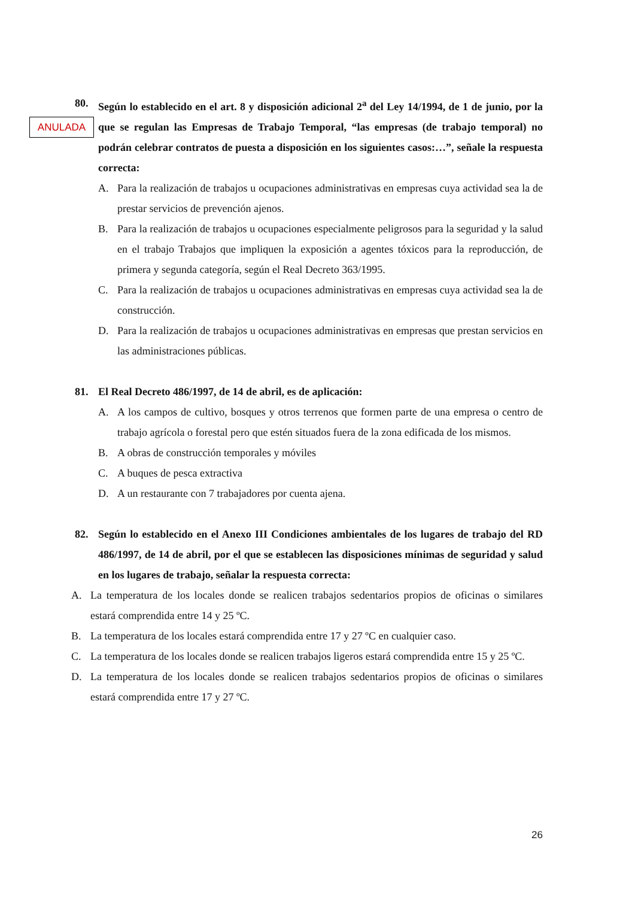ANULADA
80. Según lo establecido en el art. 8 y disposición adicional 2<sup>a</sup> del Ley 14/1994, de 1 de junio, por la que se regulan las Empresas de Trabajo Temporal, “las empresas (de trabajo temporal) no podrán celebrar contratos de puesta a disposición en los siguientes casos:…”, señale la respuesta correcta:
A. Para la realización de trabajos u ocupaciones administrativas en empresas cuya actividad sea la de prestar servicios de prevención ajenos.
B. Para la realización de trabajos u ocupaciones especialmente peligrosos para la seguridad y la salud en el trabajo Trabajos que impliquen la exposición a agentes tóxicos para la reproducción, de primera y segunda categoría, según el Real Decreto 363/1995.
C. Para la realización de trabajos u ocupaciones administrativas en empresas cuya actividad sea la de construcción.
D. Para la realización de trabajos u ocupaciones administrativas en empresas que prestan servicios en las administraciones públicas.
81. El Real Decreto 486/1997, de 14 de abril, es de aplicación:
A. A los campos de cultivo, bosques y otros terrenos que formen parte de una empresa o centro de trabajo agrícola o forestal pero que estén situados fuera de la zona edificada de los mismos.
B. A obras de construcción temporales y móviles
C. A buques de pesca extractiva
D. A un restaurante con 7 trabajadores por cuenta ajena.
82. Según lo establecido en el Anexo III Condiciones ambientales de los lugares de trabajo del RD 486/1997, de 14 de abril, por el que se establecen las disposiciones mínimas de seguridad y salud en los lugares de trabajo, señalar la respuesta correcta:
A. La temperatura de los locales donde se realicen trabajos sedentarios propios de oficinas o similares estará comprendida entre 14 y 25 ºC.
B. La temperatura de los locales estará comprendida entre 17 y 27 ºC en cualquier caso.
C. La temperatura de los locales donde se realicen trabajos ligeros estará comprendida entre 15 y 25 ºC.
D. La temperatura de los locales donde se realicen trabajos sedentarios propios de oficinas o similares estará comprendida entre 17 y 27 ºC.
26